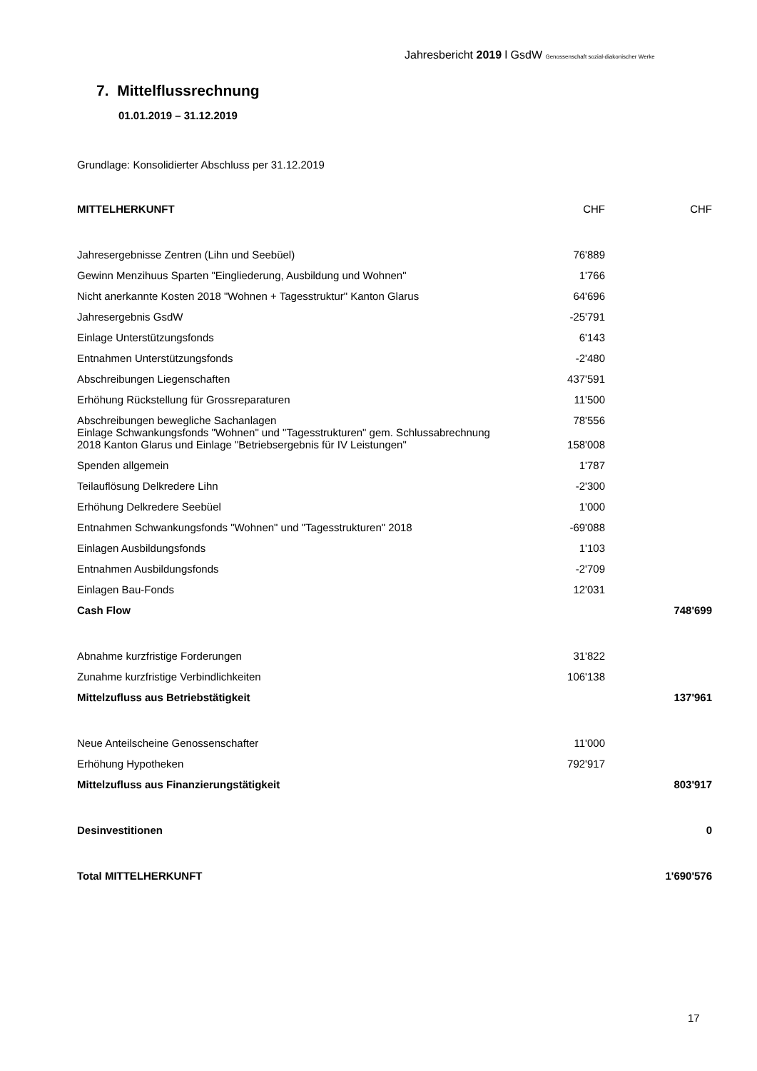Jahresbericht 2019 l GsdW Genossenschaft sozial-diakonischer Werke
7. Mittelflussrechnung
01.01.2019 – 31.12.2019
Grundlage: Konsolidierter Abschluss per 31.12.2019
| MITTELHERKUNFT | CHF | CHF |
| Jahresergebnisse Zentren (Lihn und Seebüel) | 76'889 | |
| Gewinn Menzihuus Sparten "Eingliederung, Ausbildung und Wohnen" | 1'766 | |
| Nicht anerkannte Kosten 2018 "Wohnen + Tagesstruktur" Kanton Glarus | 64'696 | |
| Jahresergebnis GsdW | -25'791 | |
| Einlage Unterstützungsfonds | 6'143 | |
| Entnahmen Unterstützungsfonds | -2'480 | |
| Abschreibungen Liegenschaften | 437'591 | |
| Erhöhung Rückstellung für Grossreparaturen | 11'500 | |
| Abschreibungen bewegliche Sachanlagen | 78'556 | |
| Einlage Schwankungsfonds "Wohnen" und "Tagesstrukturen" gem. Schlussabrechnung 2018 Kanton Glarus und Einlage "Betriebsergebnis für IV Leistungen" | 158'008 | |
| Spenden allgemein | 1'787 | |
| Teilauflösung Delkredere Lihn | -2'300 | |
| Erhöhung Delkredere Seebüel | 1'000 | |
| Entnahmen Schwankungsfonds "Wohnen" und "Tagesstrukturen" 2018 | -69'088 | |
| Einlagen Ausbildungsfonds | 1'103 | |
| Entnahmen Ausbildungsfonds | -2'709 | |
| Einlagen Bau-Fonds | 12'031 | |
| Cash Flow | | 748'699 |
| Abnahme kurzfristige Forderungen | 31'822 | |
| Zunahme kurzfristige Verbindlichkeiten | 106'138 | |
| Mittelzufluss aus Betriebstätigkeit | | 137'961 |
| Neue Anteilscheine Genossenschafter | 11'000 | |
| Erhöhung Hypotheken | 792'917 | |
| Mittelzufluss aus Finanzierungstätigkeit | | 803'917 |
| Desinvestitionen | | 0 |
| Total MITTELHERKUNFT | | 1'690'576 |
17